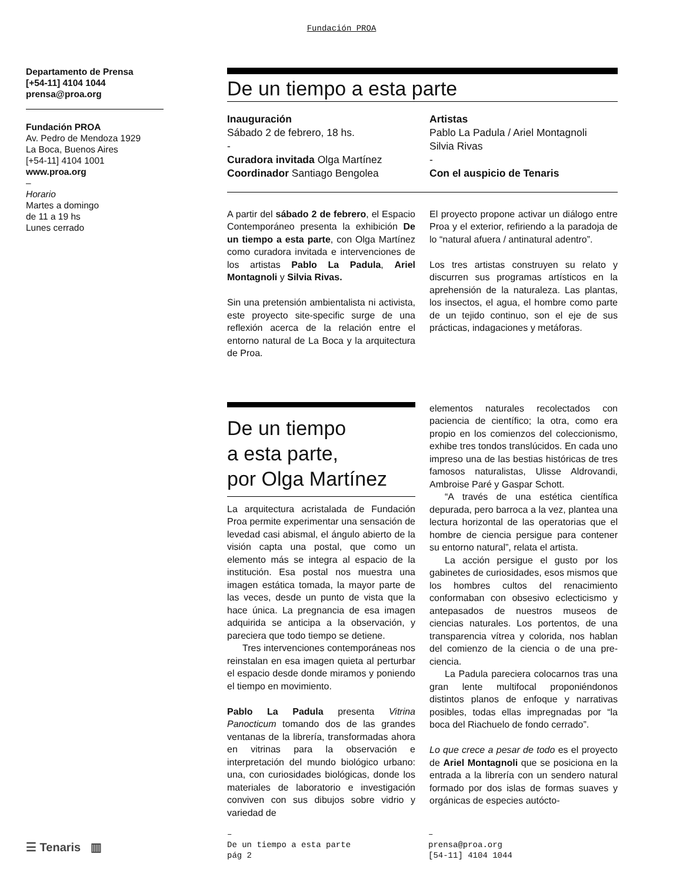Fundación PROA
Departamento de Prensa
[+54-11] 4104 1044
prensa@proa.org
Fundación PROA
Av. Pedro de Mendoza 1929
La Boca, Buenos Aires
[+54-11] 4104 1001
www.proa.org
–
Horario
Martes a domingo
de 11 a 19 hs
Lunes cerrado
De un tiempo a esta parte
Inauguración
Sábado 2 de febrero, 18 hs.
-
Curadora invitada Olga Martínez
Coordinador Santiago Bengolea
Artistas
Pablo La Padula / Ariel Montagnoli
Silvia Rivas
-
Con el auspicio de Tenaris
A partir del sábado 2 de febrero, el Espacio Contemporáneo presenta la exhibición De un tiempo a esta parte, con Olga Martínez como curadora invitada e intervenciones de los artistas Pablo La Padula, Ariel Montagnoli y Silvia Rivas.
Sin una pretensión ambientalista ni activista, este proyecto site-specific surge de una reflexión acerca de la relación entre el entorno natural de La Boca y la arquitectura de Proa.
El proyecto propone activar un diálogo entre Proa y el exterior, refiriendo a la paradoja de lo “natural afuera / antinatural adentro”.
Los tres artistas construyen su relato y discurren sus programas artísticos en la aprehensión de la naturaleza. Las plantas, los insectos, el agua, el hombre como parte de un tejido continuo, son el eje de sus prácticas, indagaciones y metáforas.
De un tiempo
a esta parte,
por Olga Martínez
La arquitectura acristalada de Fundación Proa permite experimentar una sensación de levedad casi abismal, el ángulo abierto de la visión capta una postal, que como un elemento más se integra al espacio de la institución. Esa postal nos muestra una imagen estática tomada, la mayor parte de las veces, desde un punto de vista que la hace única. La pregnancia de esa imagen adquirida se anticipa a la observación, y pareciera que todo tiempo se detiene.
Tres intervenciones contemporáneas nos reinstalan en esa imagen quieta al perturbar el espacio desde donde miramos y poniendo el tiempo en movimiento.
Pablo La Padula presenta Vitrina Panocticum tomando dos de las grandes ventanas de la librería, transformadas ahora en vitrinas para la observación e interpretación del mundo biológico urbano: una, con curiosidades biológicas, donde los materiales de laboratorio e investigación conviven con sus dibujos sobre vidrio y variedad de
elementos naturales recolectados con paciencia de científico; la otra, como era propio en los comienzos del coleccionismo, exhibe tres tondos translúcidos. En cada uno impreso una de las bestias históricas de tres famosos naturalistas, Ulisse Aldrovandi, Ambroise Paré y Gaspar Schott.
“A través de una estética científica depurada, pero barroca a la vez, plantea una lectura horizontal de las operatorias que el hombre de ciencia persigue para contener su entorno natural”, relata el artista.
La acción persigue el gusto por los gabinetes de curiosidades, esos mismos que los hombres cultos del renacimiento conformaban con obsesivo eclecticismo y antepasados de nuestros museos de ciencias naturales. Los portentos, de una transparencia vítrea y colorida, nos hablan del comienzo de la ciencia o de una pre-ciencia.
La Padula pareciera colocarnos tras una gran lente multifocal proponiéndonos distintos planos de enfoque y narrativas posibles, todas ellas impregnadas por “la boca del Riachuelo de fondo cerrado”.
Lo que crece a pesar de todo es el proyecto de Ariel Montagnoli que se posiciona en la entrada a la librería con un sendero natural formado por dos islas de formas suaves y orgánicas de especies autócto-
☰ Tenaris ▥
–
De un tiempo a esta parte
pág 2
–
prensa@proa.org
[54-11] 4104 1044